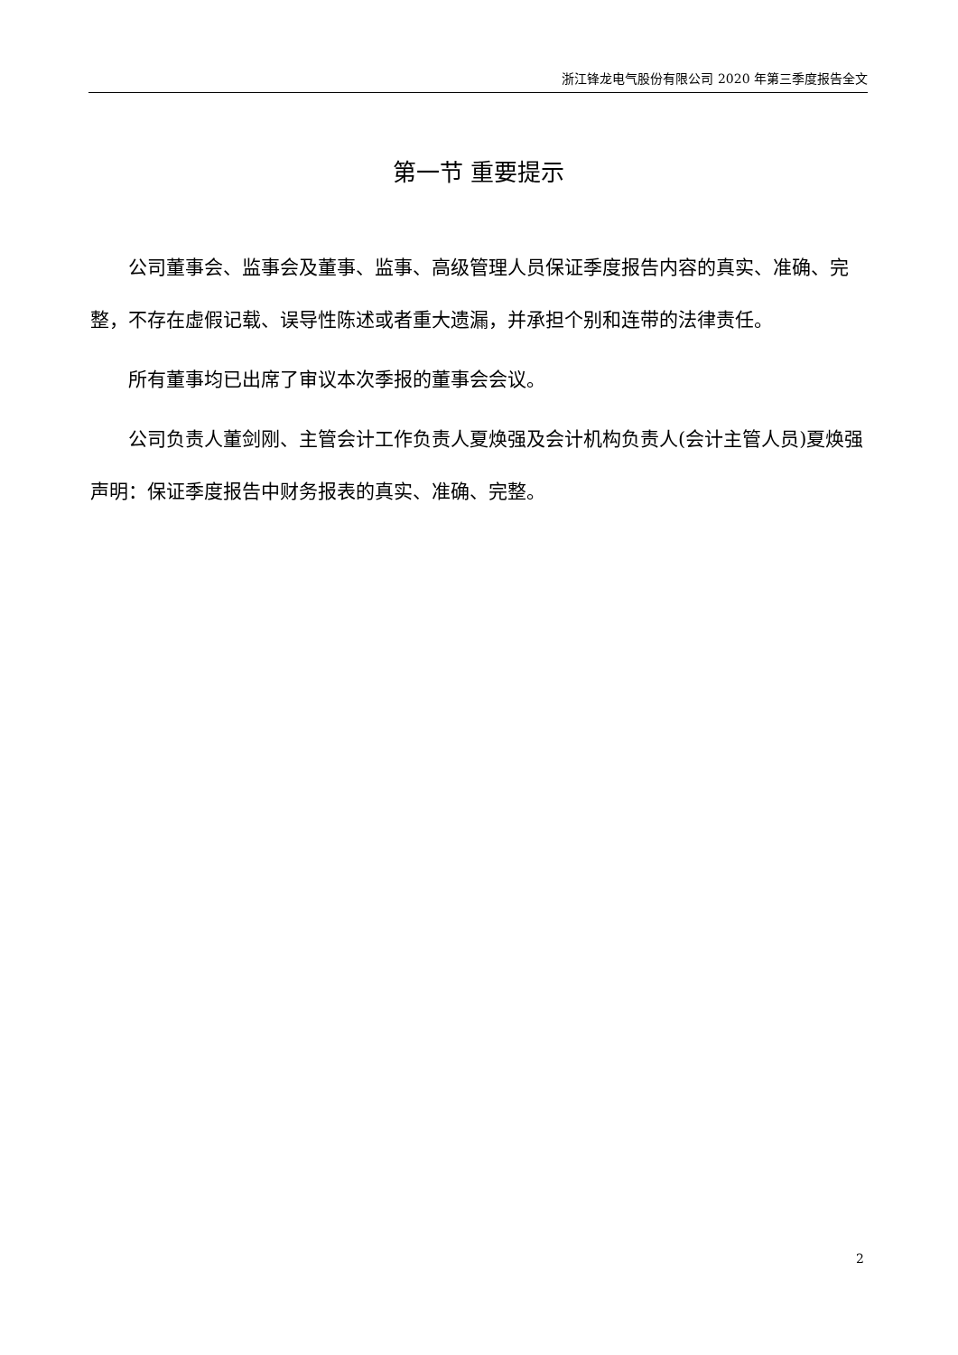浙江锋龙电气股份有限公司 2020 年第三季度报告全文
第一节 重要提示
公司董事会、监事会及董事、监事、高级管理人员保证季度报告内容的真实、准确、完整，不存在虚假记载、误导性陈述或者重大遗漏，并承担个别和连带的法律责任。
所有董事均已出席了审议本次季报的董事会会议。
公司负责人董剑刚、主管会计工作负责人夏焕强及会计机构负责人(会计主管人员)夏焕强声明：保证季度报告中财务报表的真实、准确、完整。
2